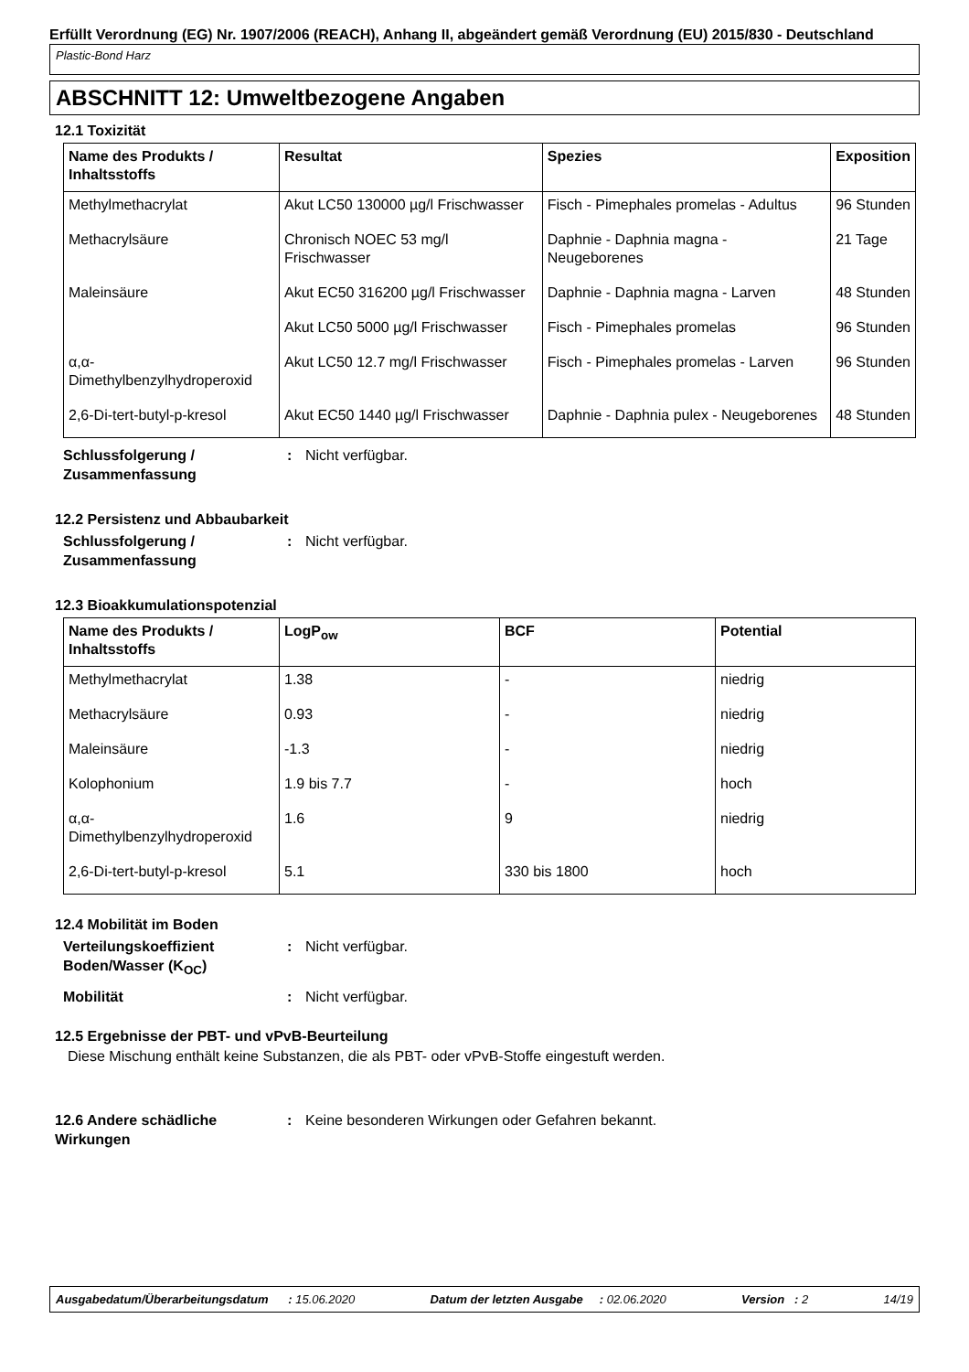Erfüllt Verordnung (EG) Nr. 1907/2006 (REACH), Anhang II, abgeändert gemäß Verordnung (EU) 2015/830 - Deutschland
Plastic-Bond Harz
ABSCHNITT 12: Umweltbezogene Angaben
12.1 Toxizität
| Name des Produkts / Inhaltsstoffs | Resultat | Spezies | Exposition |
| --- | --- | --- | --- |
| Methylmethacrylat | Akut LC50 130000 µg/l Frischwasser | Fisch - Pimephales promelas - Adultus | 96 Stunden |
| Methacrylsäure | Chronisch NOEC 53 mg/l Frischwasser | Daphnie - Daphnia magna - Neugeborenes | 21 Tage |
| Maleinsäure | Akut EC50 316200 µg/l Frischwasser | Daphnie - Daphnia magna - Larven | 48 Stunden |
| | Akut LC50 5000 µg/l Frischwasser | Fisch - Pimephales promelas | 96 Stunden |
| α,α-Dimethylbenzylhydroperoxid | Akut LC50 12.7 mg/l Frischwasser | Fisch - Pimephales promelas - Larven | 96 Stunden |
| 2,6-Di-tert-butyl-p-kresol | Akut EC50 1440 µg/l Frischwasser | Daphnie - Daphnia pulex - Neugeborenes | 48 Stunden |
Schlussfolgerung / Zusammenfassung
: Nicht verfügbar.
12.2 Persistenz und Abbaubarkeit
Schlussfolgerung / Zusammenfassung
: Nicht verfügbar.
12.3 Bioakkumulationspotenzial
| Name des Produkts / Inhaltsstoffs | LogP<sub>ow</sub> | BCF | Potential |
| --- | --- | --- | --- |
| Methylmethacrylat | 1.38 | - | niedrig |
| Methacrylsäure | 0.93 | - | niedrig |
| Maleinsäure | -1.3 | - | niedrig |
| Kolophonium | 1.9 bis 7.7 | - | hoch |
| α,α-Dimethylbenzylhydroperoxid | 1.6 | 9 | niedrig |
| 2,6-Di-tert-butyl-p-kresol | 5.1 | 330 bis 1800 | hoch |
12.4 Mobilität im Boden
Verteilungskoeffizient Boden/Wasser (K<sub>OC</sub>)
: Nicht verfügbar.
Mobilität : Nicht verfügbar.
12.5 Ergebnisse der PBT- und vPvB-Beurteilung
Diese Mischung enthält keine Substanzen, die als PBT- oder vPvB-Stoffe eingestuft werden.
12.6 Andere schädliche Wirkungen
: Keine besonderen Wirkungen oder Gefahren bekannt.
Ausgabedatum/Überarbeitungsdatum : 15.06.2020 Datum der letzten Ausgabe : 02.06.2020 Version : 2 14/19